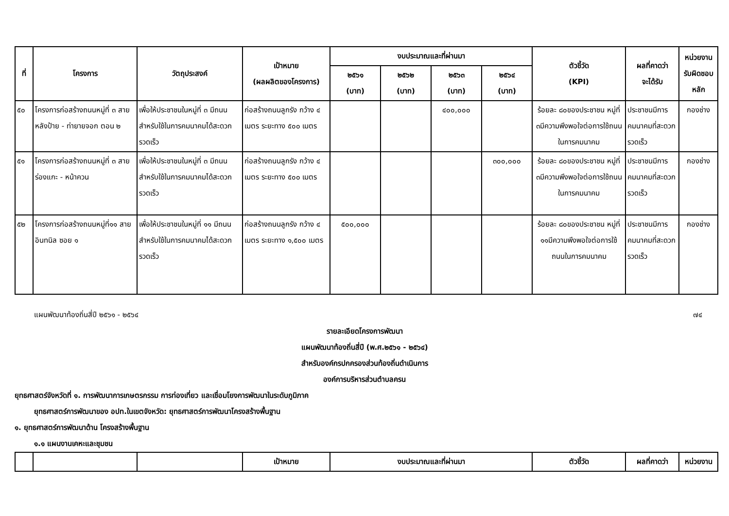| ที่ | โครงการ | วัตถุประสงค์ | เป้าหมาย (ผลผลิตของโครงการ) | งบประมาณและที่ผ่านมา | | | | ตัวชี้วัด (KPI) | ผลที่คาดว่า จะได้รับ | หน่วยงาน รับผิดชอบ หลัก |
| --- | --- | --- | --- | --- | --- | --- | --- | --- | --- | --- |
| | | | | ๒๕๖๑ (บาท) | ๒๕๖๒ (บาท) | ๒๕๖๓ (บาท) | ๒๕๖๔ (บาท) | | | |
| ๕๐ | โครงการก่อสร้างถนนหมู่ที่ ๓ สายหลังป้าย - ท่ายายจอก ตอน ๒ | เพื่อให้ประชาชนในหมู่ที่ ๓ มีถนนสำหรับใช้ในการคมนาคมได้สะดวกรวดเร็ว | ก่อสร้างถนนลูกรัง กว้าง ๔ เมตร ระยะทาง ๕๐๐ เมตร | | | ๔๐๐,๐๐๐ | | ร้อยละ ๘๐ของประชาชน หมู่ที่ ๓มีความพึงพอใจต่อการใช้ถนนในการคมนาคม | ประชาชนมีการคมนาคมที่สะดวกรวดเร็ว | กองช่าง |
| ๕๑ | โครงการก่อสร้างถนนหมู่ที่ ๓ สายร่องแกะ - หน้าควน | เพื่อให้ประชาชนในหมู่ที่ ๓ มีถนนสำหรับใช้ในการคมนาคมได้สะดวกรวดเร็ว | ก่อสร้างถนนลูกรัง กว้าง ๔ เมตร ระยะทาง ๕๐๐ เมตร | | | | ๓๐๐,๐๐๐ | ร้อยละ ๘๐ของประชาชน หมู่ที่ ๓มีความพึงพอใจต่อการใช้ถนนในการคมนาคม | ประชาชนมีการคมนาคมที่สะดวกรวดเร็ว | กองช่าง |
| ๕๒ | โครงการก่อสร้างถนนหมู่ที่๑๑ สายอินทนิล ซอย ๑ | เพื่อให้ประชาชนในหมู่ที่ ๑๑ มีถนนสำหรับใช้ในการคมนาคมได้สะดวกรวดเร็ว | ก่อสร้างถนนลูกรัง กว้าง ๔ เมตร ระยะทาง ๑,๕๐๐ เมตร | ๕๐๐,๐๐๐ | | | | ร้อยละ ๘๐ของประชาชน หมู่ที่ ๑๑มีความพึงพอใจต่อการใช้ถนนในการคมนาคม | ประชาชนมีการคมนาคมที่สะดวกรวดเร็ว | กองช่าง |
แผนพัฒนาท้องถิ่นสี่ปี ๒๕๖๑ - ๒๕๖๔ ๗๔
รายละเอียดโครงการพัฒนา
แผนพัฒนาท้องถิ่นสี่ปี (พ.ศ.๒๕๖๑ - ๒๕๖๔)
สำหรับองค์กรปกครองส่วนท้องถิ่นดำเนินการ
องค์การบริหารส่วนตำบลครน
ยุทธศาสตร์จังหวัดที่ ๑. การพัฒนาการเกษตรกรรม การท่องเที่ยว และเชื่อมโยงการพัฒนาในระดับภูมิภาค
ยุทธศาสตร์การพัฒนาของ อปท.ในเขตจังหวัด: ยุทธศาสตร์การพัฒนาโครงสร้างพื้นฐาน
๑. ยุทธศาสตร์การพัฒนาด้าน โครงสร้างพื้นฐาน
๑.๑ แผนงานเคหะและชุมชน
| | | | เป้าหมาย | งบประมาณและที่ผ่านมา | ตัวชี้วัด | ผลที่คาดว่า | หน่วยงาน |
| --- | --- | --- | --- | --- | --- | --- | --- |